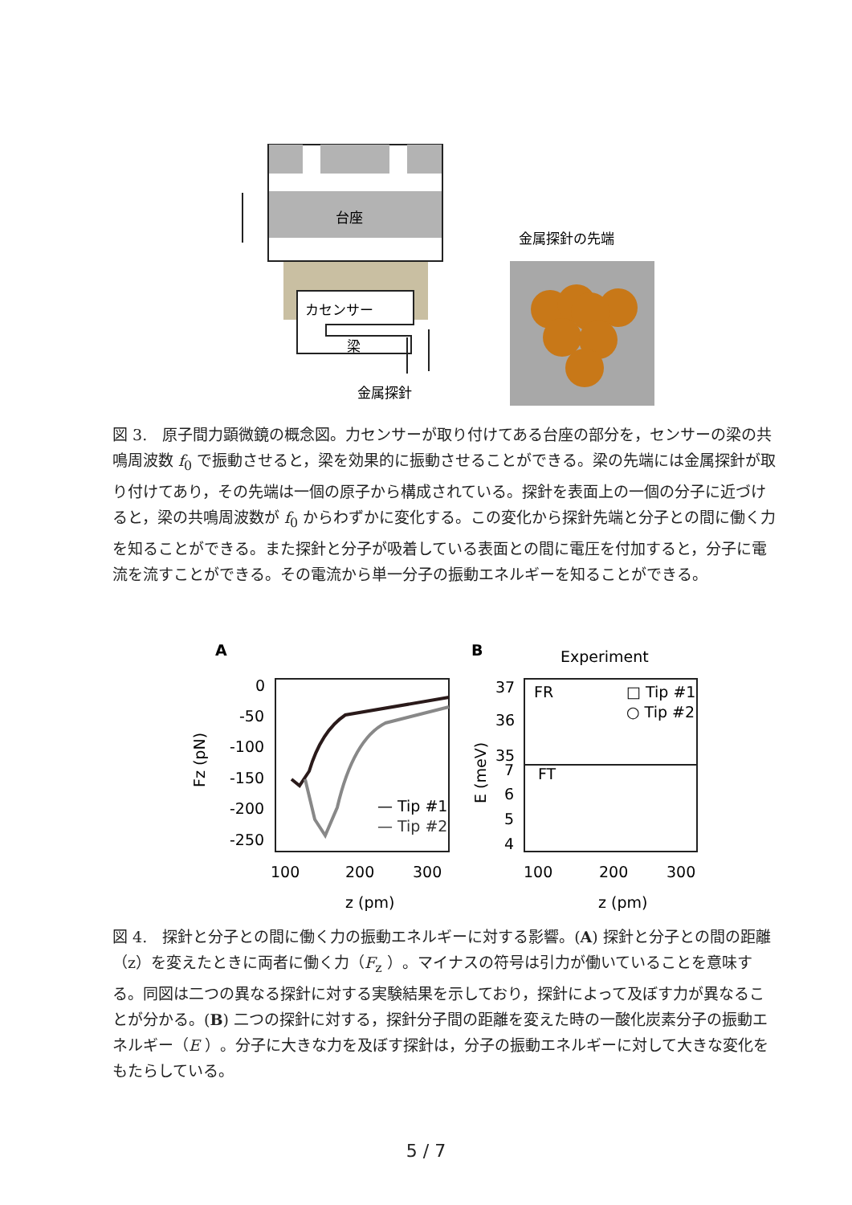台座
カセンサー
梁
金属探針
金属探針の先端
図 3.　原子間力顕微鏡の概念図。力センサーが取り付けてある台座の部分を，センサーの梁の共鳴周波数 f<sub>0</sub> で振動させると，梁を効果的に振動させることができる。梁の先端には金属探針が取り付けてあり，その先端は一個の原子から構成されている。探針を表面上の一個の分子に近づけると，梁の共鳴周波数が f<sub>0</sub> からわずかに変化する。この変化から探針先端と分子との間に働く力を知ることができる。また探針と分子が吸着している表面との間に電圧を付加すると，分子に電流を流すことができる。その電流から単一分子の振動エネルギーを知ることができる。
A
B
Experiment
0
-50
-100
-150
-200
-250
Fz (pN)
— Tip #1
— Tip #2
100
200
300
z (pm)
37
36
35
7
6
5
4
FR
FT
□ Tip #1
○ Tip #2
E (meV)
100
200
300
z (pm)
図 4.　探針と分子との間に働く力の振動エネルギーに対する影響。(A) 探針と分子との間の距離（z）を変えたときに両者に働く力（F<sub>z</sub> ）。マイナスの符号は引力が働いていることを意味する。同図は二つの異なる探針に対する実験結果を示しており，探針によって及ぼす力が異なることが分かる。(B) 二つの探針に対する，探針分子間の距離を変えた時の一酸化炭素分子の振動エネルギー（E ）。分子に大きな力を及ぼす探針は，分子の振動エネルギーに対して大きな変化をもたらしている。
5 / 7